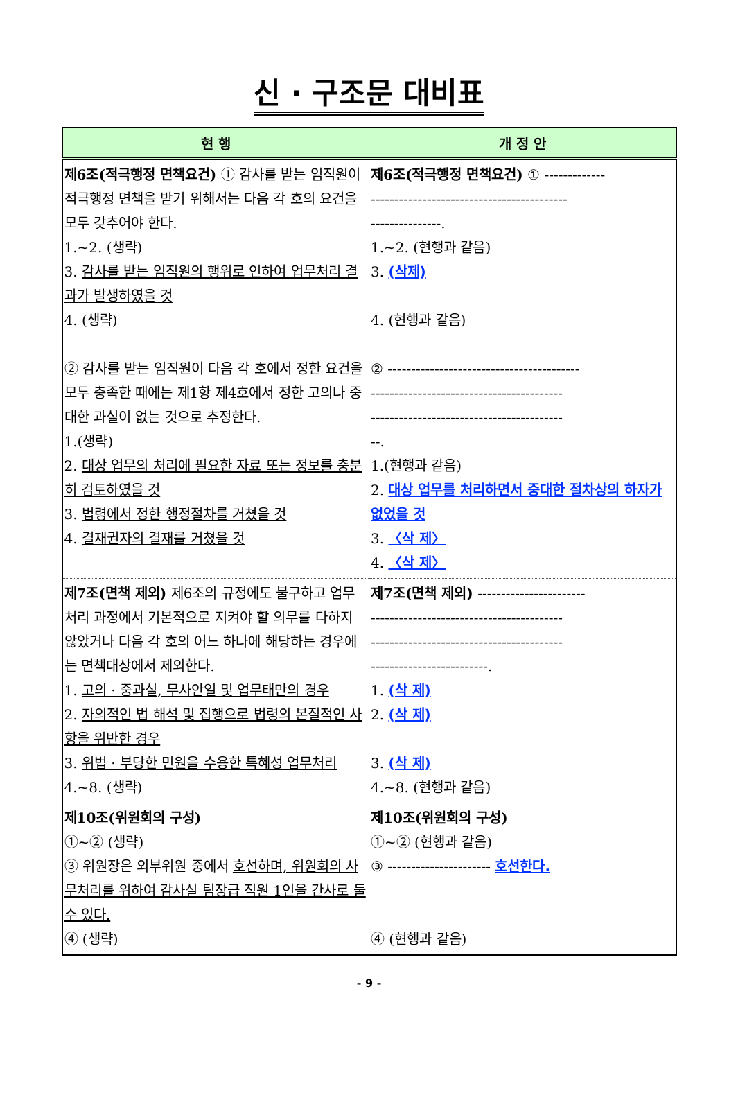신 · 구조문 대비표
| 현 행 | 개 정 안 |
| --- | --- |
| 제6조(적극행정 면책요건) ① 감사를 받는 임직원이 적극행정 면책을 받기 위해서는 다음 각 호의 요건을 모두 갖추어야 한다. 1.~2. (생략) 3. 감사를 받는 임직원의 행위로 인하여 업무처리 결과가 발생하였을 것 4. (생략) ② 감사를 받는 임직원이 다음 각 호에서 정한 요건을 모두 충족한 때에는 제1항 제4호에서 정한 고의나 중대한 과실이 없는 것으로 추정한다. 1.(생략) 2. 대상 업무의 처리에 필요한 자료 또는 정보를 충분히 검토하였을 것 3. 법령에서 정한 행정절차를 거쳤을 것 4. 결재권자의 결재를 거쳤을 것 | 제6조(적극행정 면책요건) ① ------------- ------------------------------------------ ---------------. 1.~2. (현행과 같음) 3. (삭제) 4. (현행과 같음) ② ----------------------------------------- ----------------------------------------- ----------------------------------------- --. 1.(현행과 같음) 2. 대상 업무를 처리하면서 중대한 절차상의 하자가 없었을 것 3. 〈삭 제〉 4. 〈삭 제〉 |
| 제7조(면책 제외) 제6조의 규정에도 불구하고 업무처리 과정에서 기본적으로 지켜야 할 의무를 다하지 않았거나 다음 각 호의 어느 하나에 해당하는 경우에는 면책대상에서 제외한다. 1. 고의 · 중과실, 무사안일 및 업무태만의 경우 2. 자의적인 법 해석 및 집행으로 법령의 본질적인 사항을 위반한 경우 3. 위법 · 부당한 민원을 수용한 특혜성 업무처리 4.~8. (생략) | 제7조(면책 제외) ----------------------- ----------------------------------------- ----------------------------------------- -------------------------. 1. (삭 제) 2. (삭 제) 3. (삭 제) 4.~8. (현행과 같음) |
| 제10조(위원회의 구성) ①~② (생략) ③ 위원장은 외부위원 중에서 호선하며, 위원회의 사무처리를 위하여 감사실 팀장급 직원 1인을 간사로 둘 수 있다. ④ (생략) | 제10조(위원회의 구성) ①~② (현행과 같음) ③ ---------------------- 호선한다. ④ (현행과 같음) |
- 9 -